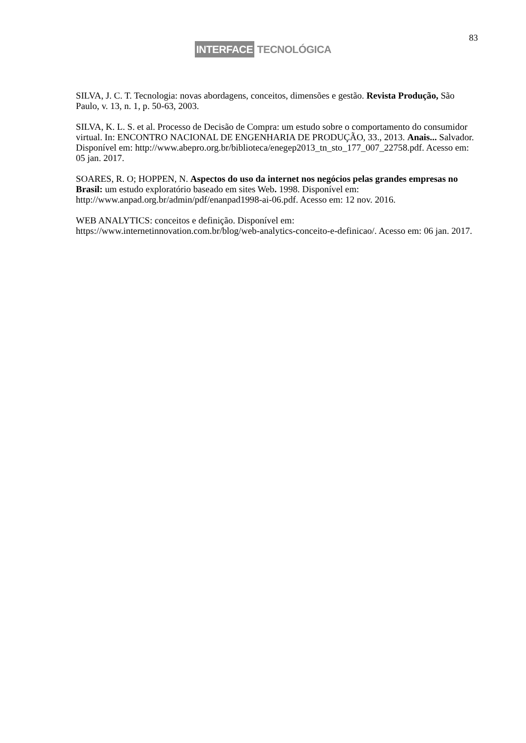83
INTERFACE TECNOLÓGICA
SILVA, J. C. T. Tecnologia: novas abordagens, conceitos, dimensões e gestão. Revista Produção, São Paulo, v. 13, n. 1, p. 50-63, 2003.
SILVA, K. L. S. et al. Processo de Decisão de Compra: um estudo sobre o comportamento do consumidor virtual. In: ENCONTRO NACIONAL DE ENGENHARIA DE PRODUÇÃO, 33., 2013. Anais... Salvador. Disponível em: http://www.abepro.org.br/biblioteca/enegep2013_tn_sto_177_007_22758.pdf. Acesso em: 05 jan. 2017.
SOARES, R. O; HOPPEN, N. Aspectos do uso da internet nos negócios pelas grandes empresas no Brasil: um estudo exploratório baseado em sites Web. 1998. Disponível em: http://www.anpad.org.br/admin/pdf/enanpad1998-ai-06.pdf. Acesso em: 12 nov. 2016.
WEB ANALYTICS: conceitos e definição. Disponível em: https://www.internetinnovation.com.br/blog/web-analytics-conceito-e-definicao/. Acesso em: 06 jan. 2017.